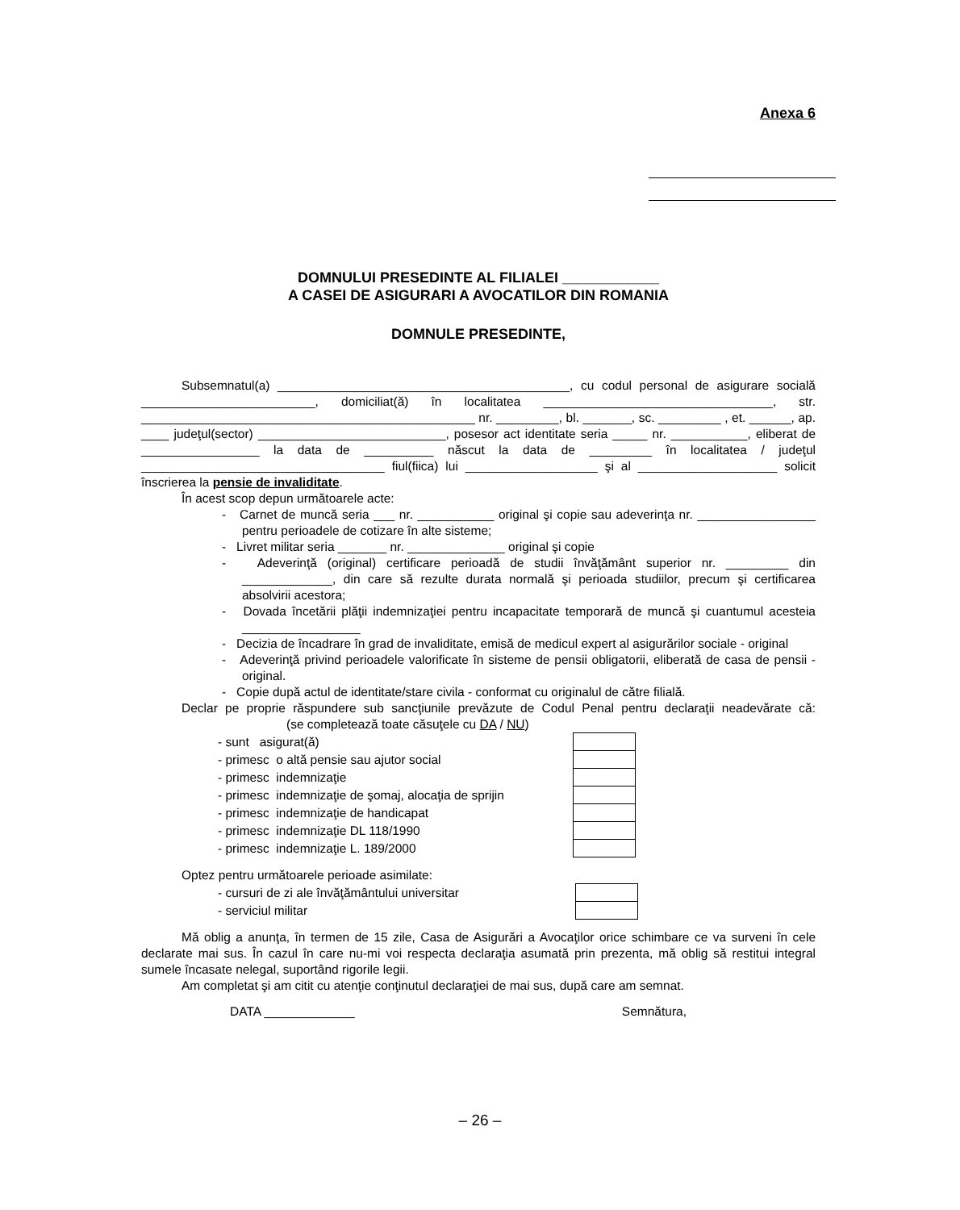Anexa 6
DOMNULUI PRESEDINTE AL FILIALEI ____________
A CASEI DE ASIGURARI A AVOCATILOR DIN ROMANIA
DOMNULE PRESEDINTE,
Subsemnatul(a) __________________________________________, cu codul personal de asigurare socială _________________________, domiciliat(ă) în localitatea _________________________________, str. ________________________________________________ nr. _________, bl. _______, sc. _________ , et. ______, ap. ____ judeţul(sector) ___________________________, posesor act identitate seria _____ nr. ___________, eliberat de _________________ la data de __________ născut la data de _________ în localitatea / judeţul ___________________________________ fiul(fiica) lui ___________________ şi al ____________________ solicit înscrierea la pensie de invaliditate.
În acest scop depun următoarele acte:
- Carnet de muncă seria ___ nr. ___________ original şi copie sau adeverinţa nr. _________________ pentru perioadele de cotizare în alte sisteme;
- Livret militar seria _______ nr. ______________ original şi copie
- Adeverinţă (original) certificare perioadă de studii învăţământ superior nr. _________ din _____________, din care să rezulte durata normală şi perioada studiilor, precum şi certificarea absolvirii acestora;
- Dovada încetării plăţii indemnizaţiei pentru incapacitate temporară de muncă şi cuantumul acesteia _________________
- Decizia de încadrare în grad de invaliditate, emisă de medicul expert al asigurărilor sociale - original
- Adeverinţă privind perioadele valorificate în sisteme de pensii obligatorii, eliberată de casa de pensii - original.
- Copie după actul de identitate/stare civila - conformat cu originalul de către filială.
Declar pe proprie răspundere sub sancţiunile prevăzute de Codul Penal pentru declaraţii neadevărate că: (se completează toate căsuţele cu DA / NU)
| - sunt asigurat(ă) | |
| - primesc o altă pensie sau ajutor social | |
| - primesc indemnizaţie | |
| - primesc indemnizaţie de şomaj, alocaţia de sprijin | |
| - primesc indemnizaţie de handicapat | |
| - primesc indemnizaţie DL 118/1990 | |
| - primesc indemnizaţie L. 189/2000 | |
Optez pentru următoarele perioade asimilate:
| - cursuri de zi ale învăţământului universitar | |
| - serviciul militar | |
Mă oblig a anunţa, în termen de 15 zile, Casa de Asigurări a Avocaţilor orice schimbare ce va surveni în cele declarate mai sus. În cazul în care nu-mi voi respecta declaraţia asumată prin prezenta, mă oblig să restitui integral sumele încasate nelegal, suportând rigorile legii.
Am completat şi am citit cu atenţie conţinutul declaraţiei de mai sus, după care am semnat.
DATA _____________ Semnătura,
– 26 –